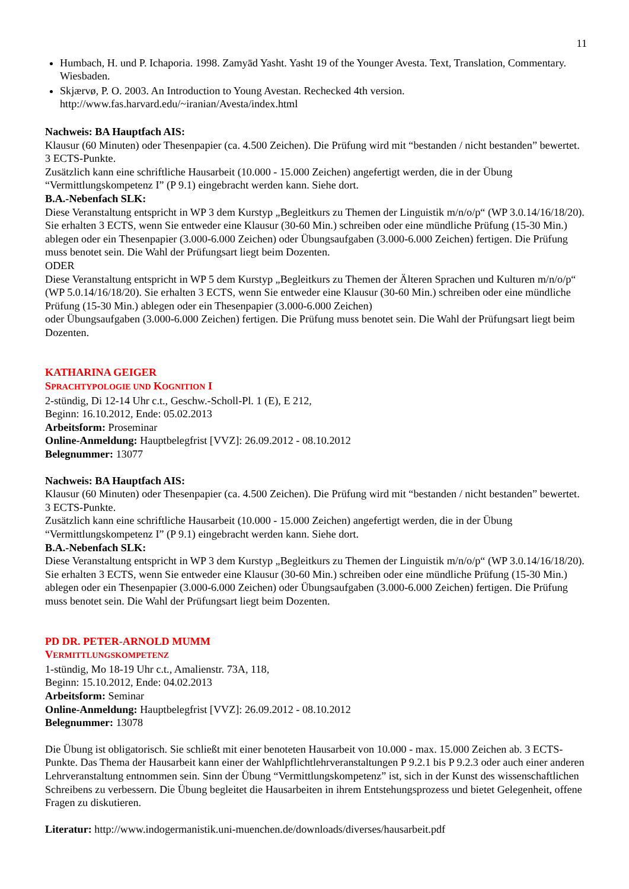11
Humbach, H. und P. Ichaporia. 1998. Zamyād Yasht. Yasht 19 of the Younger Avesta. Text, Translation, Commentary. Wiesbaden.
Skjærvø, P. O. 2003. An Introduction to Young Avestan. Rechecked 4th version.
http://www.fas.harvard.edu/~iranian/Avesta/index.html
Nachweis: BA Hauptfach AIS:
Klausur (60 Minuten) oder Thesenpapier (ca. 4.500 Zeichen). Die Prüfung wird mit “bestanden / nicht bestanden” bewertet. 3 ECTS-Punkte.
Zusätzlich kann eine schriftliche Hausarbeit (10.000 - 15.000 Zeichen) angefertigt werden, die in der Übung “Vermittlungskompetenz I” (P 9.1) eingebracht werden kann. Siehe dort.
B.A.-Nebenfach SLK:
Diese Veranstaltung entspricht in WP 3 dem Kurstyp „Begleitkurs zu Themen der Linguistik m/n/o/p“ (WP 3.0.14/16/18/20). Sie erhalten 3 ECTS, wenn Sie entweder eine Klausur (30-60 Min.) schreiben oder eine mündliche Prüfung (15-30 Min.) ablegen oder ein Thesenpapier (3.000-6.000 Zeichen) oder Übungsaufgaben (3.000-6.000 Zeichen) fertigen. Die Prüfung muss benotet sein. Die Wahl der Prüfungsart liegt beim Dozenten.
ODER
Diese Veranstaltung entspricht in WP 5 dem Kurstyp „Begleitkurs zu Themen der Älteren Sprachen und Kulturen m/n/o/p“ (WP 5.0.14/16/18/20). Sie erhalten 3 ECTS, wenn Sie entweder eine Klausur (30-60 Min.) schreiben oder eine mündliche Prüfung (15-30 Min.) ablegen oder ein Thesenpapier (3.000-6.000 Zeichen)
oder Übungsaufgaben (3.000-6.000 Zeichen) fertigen. Die Prüfung muss benotet sein. Die Wahl der Prüfungsart liegt beim Dozenten.
KATHARINA GEIGER
SPRACHTYPOLOGIE UND KOGNITION I
2-stündig, Di 12-14 Uhr c.t., Geschw.-Scholl-Pl. 1 (E), E 212,
Beginn: 16.10.2012, Ende: 05.02.2013
Arbeitsform: Proseminar
Online-Anmeldung: Hauptbelegfrist [VVZ]: 26.09.2012 - 08.10.2012
Belegnummer: 13077
Nachweis: BA Hauptfach AIS:
Klausur (60 Minuten) oder Thesenpapier (ca. 4.500 Zeichen). Die Prüfung wird mit “bestanden / nicht bestanden” bewertet. 3 ECTS-Punkte.
Zusätzlich kann eine schriftliche Hausarbeit (10.000 - 15.000 Zeichen) angefertigt werden, die in der Übung “Vermittlungskompetenz I” (P 9.1) eingebracht werden kann. Siehe dort.
B.A.-Nebenfach SLK:
Diese Veranstaltung entspricht in WP 3 dem Kurstyp „Begleitkurs zu Themen der Linguistik m/n/o/p“ (WP 3.0.14/16/18/20). Sie erhalten 3 ECTS, wenn Sie entweder eine Klausur (30-60 Min.) schreiben oder eine mündliche Prüfung (15-30 Min.) ablegen oder ein Thesenpapier (3.000-6.000 Zeichen) oder Übungsaufgaben (3.000-6.000 Zeichen) fertigen. Die Prüfung muss benotet sein. Die Wahl der Prüfungsart liegt beim Dozenten.
PD DR. PETER-ARNOLD MUMM
VERMITTLUNGSKOMPETENZ
1-stündig, Mo 18-19 Uhr c.t., Amalienstr. 73A, 118,
Beginn: 15.10.2012, Ende: 04.02.2013
Arbeitsform: Seminar
Online-Anmeldung: Hauptbelegfrist [VVZ]: 26.09.2012 - 08.10.2012
Belegnummer: 13078
Die Übung ist obligatorisch. Sie schließt mit einer benoteten Hausarbeit von 10.000 - max. 15.000 Zeichen ab. 3 ECTS-Punkte. Das Thema der Hausarbeit kann einer der Wahlpflichtlehrveranstaltungen P 9.2.1 bis P 9.2.3 oder auch einer anderen Lehrveranstaltung entnommen sein. Sinn der Übung “Vermittlungskompetenz” ist, sich in der Kunst des wissenschaftlichen Schreibens zu verbessern. Die Übung begleitet die Hausarbeiten in ihrem Entstehungsprozess und bietet Gelegenheit, offene Fragen zu diskutieren.
Literatur: http://www.indogermanistik.uni-muenchen.de/downloads/diverses/hausarbeit.pdf